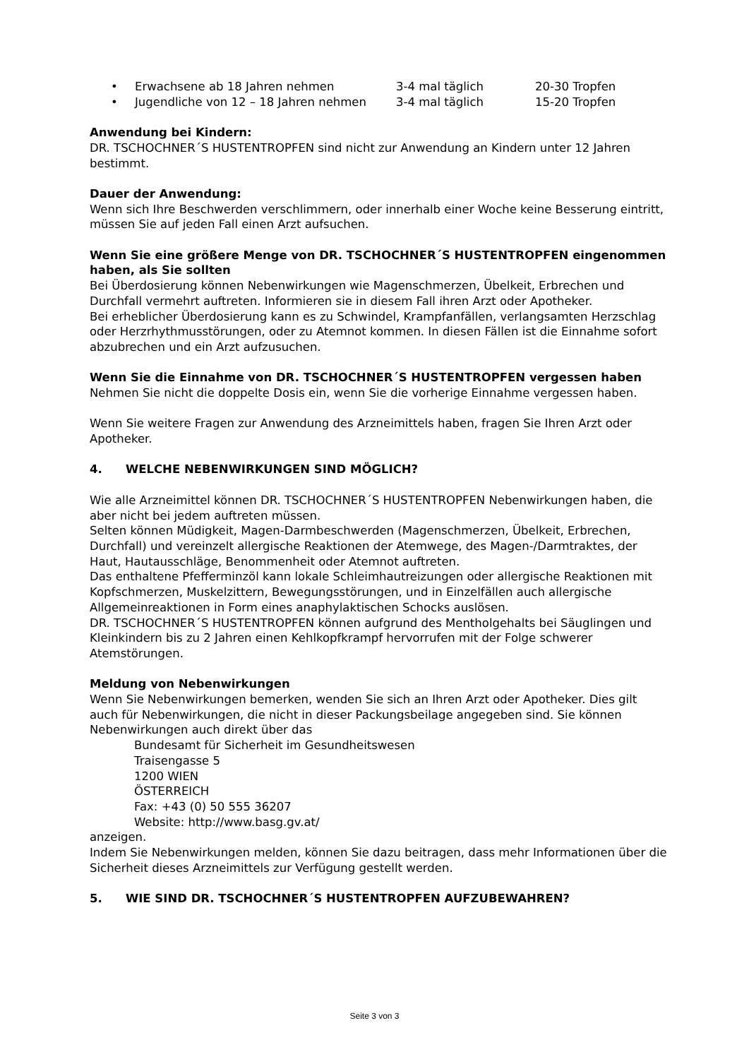• Erwachsene ab 18 Jahren nehmen 3-4 mal täglich 20-30 Tropfen
• Jugendliche von 12 – 18 Jahren nehmen 3-4 mal täglich 15-20 Tropfen
Anwendung bei Kindern:
DR. TSCHOCHNER´S HUSTENTROPFEN sind nicht zur Anwendung an Kindern unter 12 Jahren bestimmt.
Dauer der Anwendung:
Wenn sich Ihre Beschwerden verschlimmern, oder innerhalb einer Woche keine Besserung eintritt, müssen Sie auf jeden Fall einen Arzt aufsuchen.
Wenn Sie eine größere Menge von DR. TSCHOCHNER´S HUSTENTROPFEN eingenommen haben, als Sie sollten
Bei Überdosierung können Nebenwirkungen wie Magenschmerzen, Übelkeit, Erbrechen und Durchfall vermehrt auftreten. Informieren sie in diesem Fall ihren Arzt oder Apotheker.
Bei erheblicher Überdosierung kann es zu Schwindel, Krampfanfällen, verlangsamten Herzschlag oder Herzrhythmusstörungen, oder zu Atemnot kommen. In diesen Fällen ist die Einnahme sofort abzubrechen und ein Arzt aufzusuchen.
Wenn Sie die Einnahme von DR. TSCHOCHNER´S HUSTENTROPFEN vergessen haben
Nehmen Sie nicht die doppelte Dosis ein, wenn Sie die vorherige Einnahme vergessen haben.
Wenn Sie weitere Fragen zur Anwendung des Arzneimittels haben, fragen Sie Ihren Arzt oder Apotheker.
4. WELCHE NEBENWIRKUNGEN SIND MÖGLICH?
Wie alle Arzneimittel können DR. TSCHOCHNER´S HUSTENTROPFEN Nebenwirkungen haben, die aber nicht bei jedem auftreten müssen.
Selten können Müdigkeit, Magen-Darmbeschwerden (Magenschmerzen, Übelkeit, Erbrechen, Durchfall) und vereinzelt allergische Reaktionen der Atemwege, des Magen-/Darmtraktes, der Haut, Hautausschläge, Benommenheit oder Atemnot auftreten.
Das enthaltene Pfefferminzöl kann lokale Schleimhautreizungen oder allergische Reaktionen mit Kopfschmerzen, Muskelzittern, Bewegungsstörungen, und in Einzelfällen auch allergische Allgemeinreaktionen in Form eines anaphylaktischen Schocks auslösen.
DR. TSCHOCHNER´S HUSTENTROPFEN können aufgrund des Mentholgehalts bei Säuglingen und Kleinkindern bis zu 2 Jahren einen Kehlkopfkrampf hervorrufen mit der Folge schwerer Atemstörungen.
Meldung von Nebenwirkungen
Wenn Sie Nebenwirkungen bemerken, wenden Sie sich an Ihren Arzt oder Apotheker. Dies gilt auch für Nebenwirkungen, die nicht in dieser Packungsbeilage angegeben sind. Sie können Nebenwirkungen auch direkt über das
Bundesamt für Sicherheit im Gesundheitswesen
Traisengasse 5
1200 WIEN
ÖSTERREICH
Fax: +43 (0) 50 555 36207
Website: http://www.basg.gv.at/
anzeigen.
Indem Sie Nebenwirkungen melden, können Sie dazu beitragen, dass mehr Informationen über die Sicherheit dieses Arzneimittels zur Verfügung gestellt werden.
5. WIE SIND DR. TSCHOCHNER´S HUSTENTROPFEN AUFZUBEWAHREN?
Seite 3 von 3